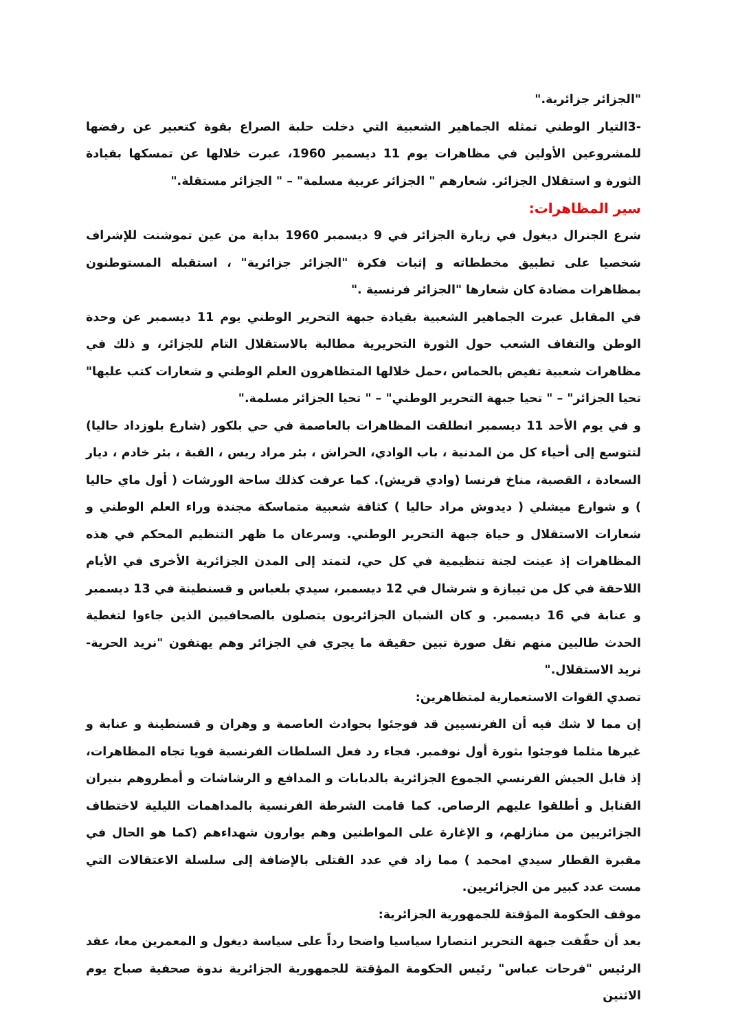"الجزائر جزائرية."
-3التيار الوطني تمثله الجماهير الشعبية التي دخلت حلبة الصراع بقوة كتعبير عن رفضها للمشروعين الأولين في مظاهرات يوم 11 ديسمبر 1960، عبرت خلالها عن تمسكها بقيادة الثورة و استقلال الجزائر. شعارهم " الجزائر عربية مسلمة" – " الجزائر مستقلة."
سير المظاهرات:
شرع الجنرال ديغول في زيارة الجزائر في 9 ديسمبر 1960 بداية من عين تموشنت للإشراف شخصيا على تطبيق مخططاته و إثبات فكرة "الجزائر جزائرية" ، استقبله المستوطنون بمظاهرات مضادة كان شعارها "الجزائر فرنسية ."
في المقابل عبرت الجماهير الشعبية بقيادة جبهة التحرير الوطني يوم 11 ديسمبر عن وحدة الوطن والتفاف الشعب حول الثورة التحريرية مطالبة بالاستقلال التام للجزائر، و ذلك في مظاهرات شعبية تفيض بالحماس ،حمل خلالها المتظاهرون العلم الوطني و شعارات كتب عليها" تحيا الجزائر" – " تحيا جبهة التحرير الوطني" – " تحيا الجزائر مسلمة."
و في يوم الأحد 11 ديسمبر انطلقت المظاهرات بالعاصمة في حي بلكور (شارع بلوزداد حاليا) لتتوسع إلى أحياء كل من المدنية ، باب الوادي، الحراش ، بئر مراد ريس ، القبة ، بئر خادم ، ديار السعادة ، القصبة، مناخ فرنسا (وادي قريش). كما عرفت كذلك ساحة الورشات ( أول ماي حاليا ) و شوارع ميشلي ( ديدوش مراد حاليا ) كثافة شعبية متماسكة مجندة وراء العلم الوطني و شعارات الاستقلال و حياة جبهة التحرير الوطني. وسرعان ما ظهر التنظيم المحكم في هذه المظاهرات إذ عينت لجنة تنظيمية في كل حي، لتمتد إلى المدن الجزائرية الأخرى في الأيام اللاحقة في كل من تيبازة و شرشال في 12 ديسمبر، سيدي بلعباس و قسنطينة في 13 ديسمبر و عنابة في 16 ديسمبر. و كان الشبان الجزائريون يتصلون بالصحافيين الذين جاءوا لتغطية الحدث طالبين منهم نقل صورة تبين حقيقة ما يجري في الجزائر وهم يهتفون "نريد الحرية- نريد الاستقلال."
تصدي القوات الاستعمارية لمتظاهرين:
إن مما لا شك فيه أن الفرنسيين قد فوجئوا بحوادث العاصمة و وهران و قسنطينة و عنابة و غيرها مثلما فوجئوا بثورة أول نوفمبر. فجاء رد فعل السلطات الفرنسية قويا تجاه المظاهرات، إذ قابل الجيش الفرنسي الجموع الجزائرية بالدبابات و المدافع و الرشاشات و أمطروهم بنيران القنابل و أطلقوا عليهم الرصاص. كما قامت الشرطة الفرنسية بالمداهمات الليلية لاختطاف الجزائريين من منازلهم، و الإغارة على المواطنين وهم يوارون شهداءهم (كما هو الحال في مقبرة القطار سيدي امحمد ) مما زاد في عدد القتلى بالإضافة إلى سلسلة الاعتقالات التي مست عدد كبير من الجزائريين.
موقف الحكومة المؤقتة للجمهورية الجزائرية:
بعد أن حقّقت جبهة التحرير انتصارا سياسيا واضحا رداً على سياسة ديغول و المعمرين معا، عقد الرئيس "فرحات عباس" رئيس الحكومة المؤقتة للجمهورية الجزائرية ندوة صحفية صباح يوم الاثنين